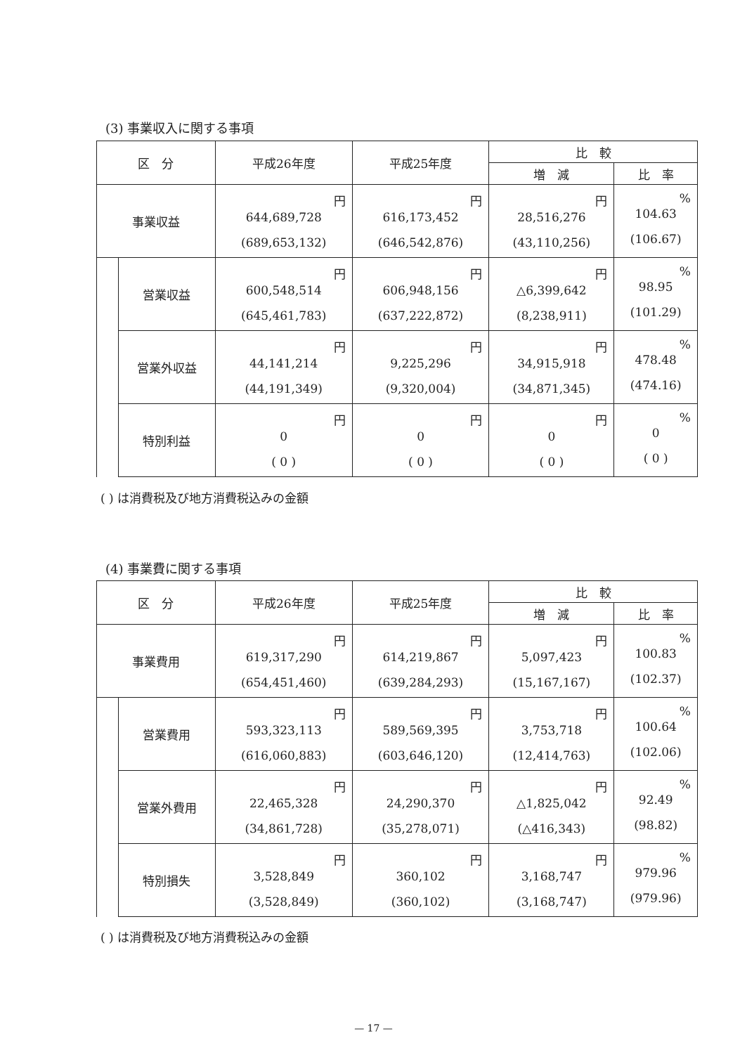(3) 事業収入に関する事項
| 区 分 | | 平成26年度 | 平成25年度 | 比 較 | |
| --- | --- | --- | --- | --- | --- |
| | | | | 増 減 | 比 率 |
| 事業収益 | | 円 644,689,728 (689,653,132) | 円 616,173,452 (646,542,876) | 円 28,516,276 (43,110,256) | % 104.63 (106.67) |
| | 営業収益 | 円 600,548,514 (645,461,783) | 円 606,948,156 (637,222,872) | 円 △6,399,642 (8,238,911) | % 98.95 (101.29) |
| | 営業外収益 | 円 44,141,214 (44,191,349) | 円 9,225,296 (9,320,004) | 円 34,915,918 (34,871,345) | % 478.48 (474.16) |
| | 特別利益 | 円 0 ( 0 ) | 円 0 ( 0 ) | 円 0 ( 0 ) | % 0 ( 0 ) |
( ) は消費税及び地方消費税込みの金額
(4) 事業費に関する事項
| 区 分 | | 平成26年度 | 平成25年度 | 比 較 | |
| --- | --- | --- | --- | --- | --- |
| | | | | 増 減 | 比 率 |
| 事業費用 | | 円 619,317,290 (654,451,460) | 円 614,219,867 (639,284,293) | 円 5,097,423 (15,167,167) | % 100.83 (102.37) |
| | 営業費用 | 円 593,323,113 (616,060,883) | 円 589,569,395 (603,646,120) | 円 3,753,718 (12,414,763) | % 100.64 (102.06) |
| | 営業外費用 | 円 22,465,328 (34,861,728) | 円 24,290,370 (35,278,071) | 円 △1,825,042 (△416,343) | % 92.49 (98.82) |
| | 特別損失 | 円 3,528,849 (3,528,849) | 円 360,102 (360,102) | 円 3,168,747 (3,168,747) | % 979.96 (979.96) |
( ) は消費税及び地方消費税込みの金額
— 17 —